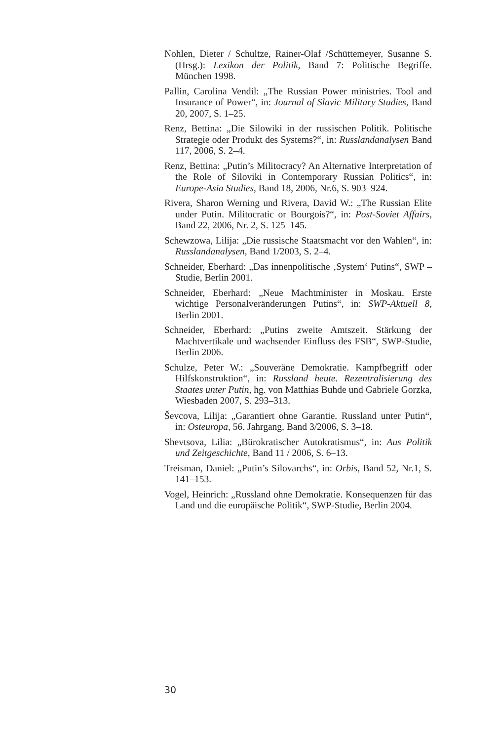Nohlen, Dieter / Schultze, Rainer-Olaf /Schüttemeyer, Susanne S. (Hrsg.): Lexikon der Politik, Band 7: Politische Begriffe. München 1998.
Pallin, Carolina Vendil: „The Russian Power ministries. Tool and Insurance of Power“, in: Journal of Slavic Military Studies, Band 20, 2007, S. 1–25.
Renz, Bettina: „Die Silowiki in der russischen Politik. Politische Strategie oder Produkt des Systems?“, in: Russlandanalysen Band 117, 2006, S. 2–4.
Renz, Bettina: „Putin’s Militocracy? An Alternative Interpretation of the Role of Siloviki in Contemporary Russian Politics“, in: Europe-Asia Studies, Band 18, 2006, Nr.6, S. 903–924.
Rivera, Sharon Werning und Rivera, David W.: „The Russian Elite under Putin. Militocratic or Bourgois?“, in: Post-Soviet Affairs, Band 22, 2006, Nr. 2, S. 125–145.
Schewzowa, Lilija: „Die russische Staatsmacht vor den Wahlen“, in: Russlandanalysen, Band 1/2003, S. 2–4.
Schneider, Eberhard: „Das innenpolitische ‚System‘ Putins“, SWP – Studie, Berlin 2001.
Schneider, Eberhard: „Neue Machtminister in Moskau. Erste wichtige Personalveränderungen Putins“, in: SWP-Aktuell 8, Berlin 2001.
Schneider, Eberhard: „Putins zweite Amtszeit. Stärkung der Machtvertikale und wachsender Einfluss des FSB“, SWP-Studie, Berlin 2006.
Schulze, Peter W.: „Souveräne Demokratie. Kampfbegriff oder Hilfskonstruktion“, in: Russland heute. Rezentralisierung des Staates unter Putin, hg. von Matthias Buhde und Gabriele Gorzka, Wiesbaden 2007, S. 293–313.
Ševcova, Lilija: „Garantiert ohne Garantie. Russland unter Putin“, in: Osteuropa, 56. Jahrgang, Band 3/2006, S. 3–18.
Shevtsova, Lilia: „Bürokratischer Autokratismus“, in: Aus Politik und Zeitgeschichte, Band 11 / 2006, S. 6–13.
Treisman, Daniel: „Putin’s Silovarchs“, in: Orbis, Band 52, Nr.1, S. 141–153.
Vogel, Heinrich: „Russland ohne Demokratie. Konsequenzen für das Land und die europäische Politik“, SWP-Studie, Berlin 2004.
30